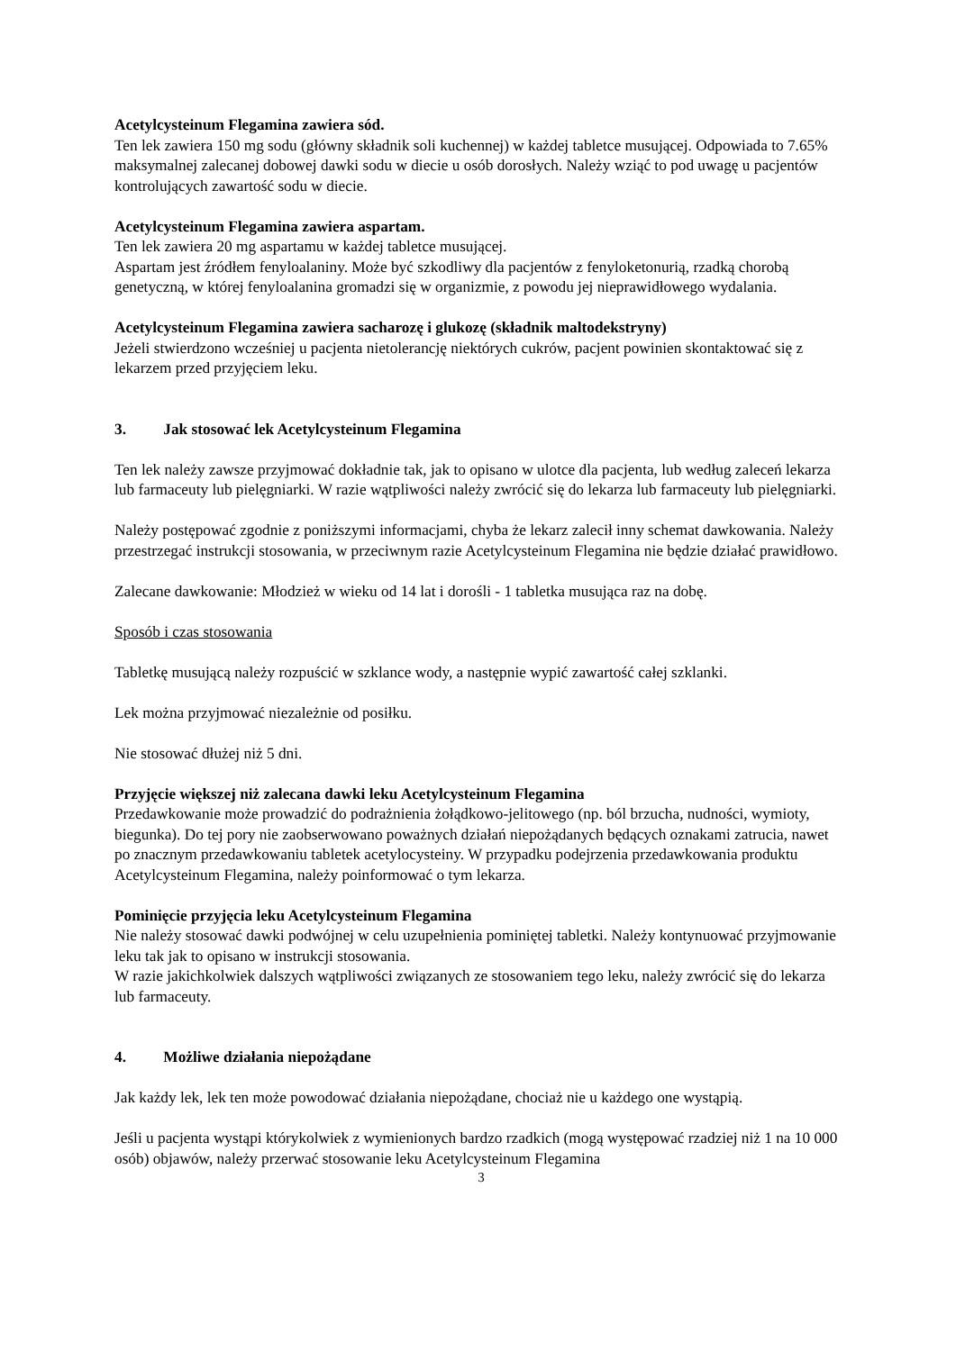Acetylcysteinum Flegamina zawiera sód.
Ten lek zawiera 150 mg sodu (główny składnik soli kuchennej) w każdej tabletce musującej. Odpowiada to 7.65% maksymalnej zalecanej dobowej dawki sodu w diecie u osób dorosłych. Należy wziąć to pod uwagę u pacjentów kontrolujących zawartość sodu w diecie.
Acetylcysteinum Flegamina zawiera aspartam.
Ten lek zawiera 20 mg aspartamu w każdej tabletce musującej.
Aspartam jest źródłem fenyloalaniny. Może być szkodliwy dla pacjentów z fenyloketonurią, rzadką chorobą genetyczną, w której fenyloalanina gromadzi się w organizmie, z powodu jej nieprawidłowego wydalania.
Acetylcysteinum Flegamina zawiera sacharozę i glukozę (składnik maltodekstryny)
Jeżeli stwierdzono wcześniej u pacjenta nietolerancję niektórych cukrów, pacjent powinien skontaktować się z lekarzem przed przyjęciem leku.
3. Jak stosować lek Acetylcysteinum Flegamina
Ten lek należy zawsze przyjmować dokładnie tak, jak to opisano w ulotce dla pacjenta, lub według zaleceń lekarza lub farmaceuty lub pielęgniarki. W razie wątpliwości należy zwrócić się do lekarza lub farmaceuty lub pielęgniarki.
Należy postępować zgodnie z poniższymi informacjami, chyba że lekarz zalecił inny schemat dawkowania. Należy przestrzegać instrukcji stosowania, w przeciwnym razie Acetylcysteinum Flegamina nie będzie działać prawidłowo.
Zalecane dawkowanie: Młodzież w wieku od 14 lat i dorośli - 1 tabletka musująca raz na dobę.
Sposób i czas stosowania
Tabletkę musującą należy rozpuścić w szklance wody, a następnie wypić zawartość całej szklanki.
Lek można przyjmować niezależnie od posiłku.
Nie stosować dłużej niż 5 dni.
Przyjęcie większej niż zalecana dawki leku Acetylcysteinum Flegamina
Przedawkowanie może prowadzić do podrażnienia żołądkowo-jelitowego (np. ból brzucha, nudności, wymioty, biegunka). Do tej pory nie zaobserwowano poważnych działań niepożądanych będących oznakami zatrucia, nawet po znacznym przedawkowaniu tabletek acetylocysteiny. W przypadku podejrzenia przedawkowania produktu Acetylcysteinum Flegamina, należy poinformować o tym lekarza.
Pominięcie przyjęcia leku Acetylcysteinum Flegamina
Nie należy stosować dawki podwójnej w celu uzupełnienia pominiętej tabletki. Należy kontynuować przyjmowanie leku tak jak to opisano w instrukcji stosowania.
W razie jakichkolwiek dalszych wątpliwości związanych ze stosowaniem tego leku, należy zwrócić się do lekarza lub farmaceuty.
4. Możliwe działania niepożądane
Jak każdy lek, lek ten może powodować działania niepożądane, chociaż nie u każdego one wystąpią.
Jeśli u pacjenta wystąpi którykolwiek z wymienionych bardzo rzadkich (mogą występować rzadziej niż 1 na 10 000 osób) objawów, należy przerwać stosowanie leku Acetylcysteinum Flegamina
3